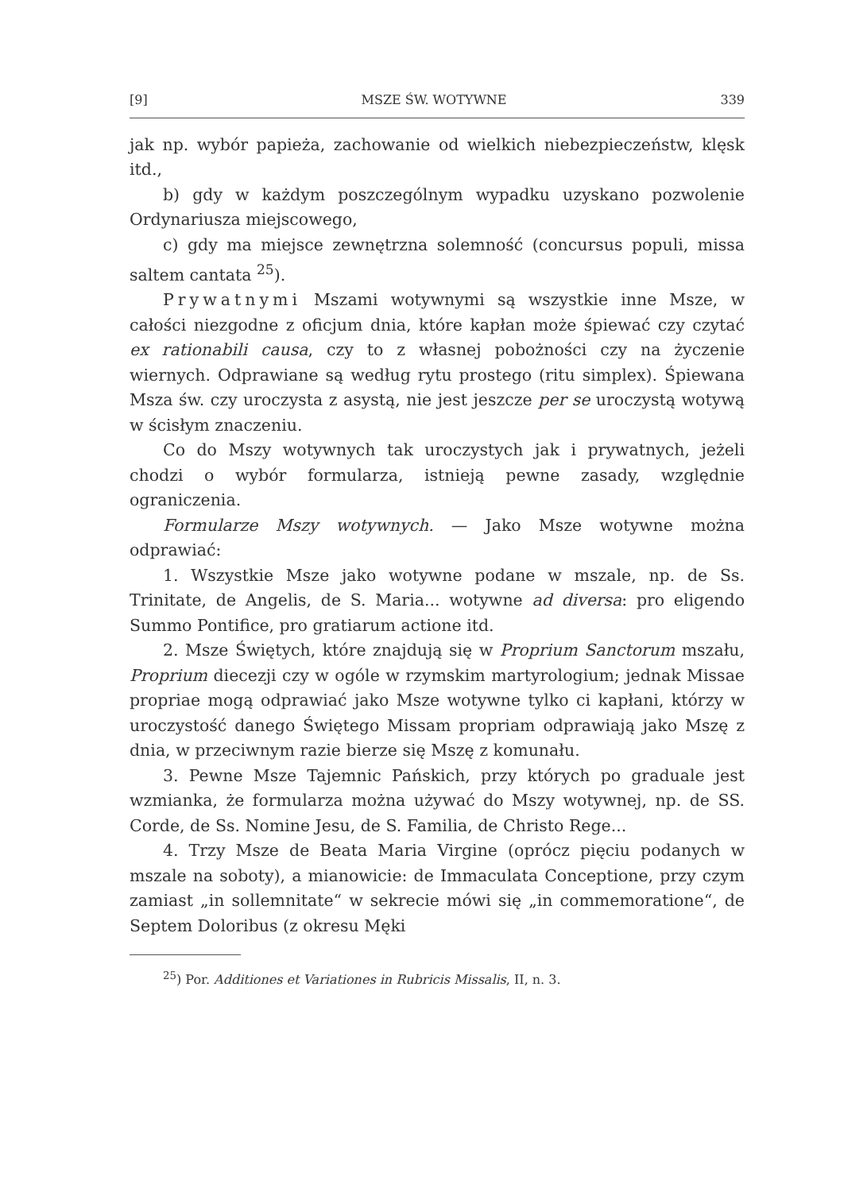[9] MSZE ŚW. WOTYWNE 339
jak np. wybór papieża, zachowanie od wielkich niebezpieczeństw, klęsk itd.,
b) gdy w każdym poszczególnym wypadku uzyskano pozwolenie Ordynariusza miejscowego,
c) gdy ma miejsce zewnętrzna solemność (concursus populi, missa saltem cantata <sup>25</sup>).
Prywatnymi Mszami wotywnymi są wszystkie inne Msze, w całości niezgodne z oficjum dnia, które kapłan może śpiewać czy czytać ex rationabili causa, czy to z własnej pobożności czy na życzenie wiernych. Odprawiane są według rytu prostego (ritu simplex). Śpiewana Msza św. czy uroczysta z asystą, nie jest jeszcze per se uroczystą wotywą w ścisłym znaczeniu.
Co do Mszy wotywnych tak uroczystych jak i prywatnych, jeżeli chodzi o wybór formularza, istnieją pewne zasady, względnie ograniczenia.
Formularze Mszy wotywnych. — Jako Msze wotywne można odprawiać:
1. Wszystkie Msze jako wotywne podane w mszale, np. de Ss. Trinitate, de Angelis, de S. Maria... wotywne ad diversa: pro eligendo Summo Pontifice, pro gratiarum actione itd.
2. Msze Świętych, które znajdują się w Proprium Sanctorum mszału, Proprium diecezji czy w ogóle w rzymskim martyrologium; jednak Missae propriae mogą odprawiać jako Msze wotywne tylko ci kapłani, którzy w uroczystość danego Świętego Missam propriam odprawiają jako Mszę z dnia, w przeciwnym razie bierze się Mszę z komunału.
3. Pewne Msze Tajemnic Pańskich, przy których po graduale jest wzmianka, że formularza można używać do Mszy wotywnej, np. de SS. Corde, de Ss. Nomine Jesu, de S. Familia, de Christo Rege...
4. Trzy Msze de Beata Maria Virgine (oprócz pięciu podanych w mszale na soboty), a mianowicie: de Immaculata Conceptione, przy czym zamiast „in sollemnitate“ w sekrecie mówi się „in commemoratione“, de Septem Doloribus (z okresu Męki
<sup>25</sup>) Por. Additiones et Variationes in Rubricis Missalis, II, n. 3.